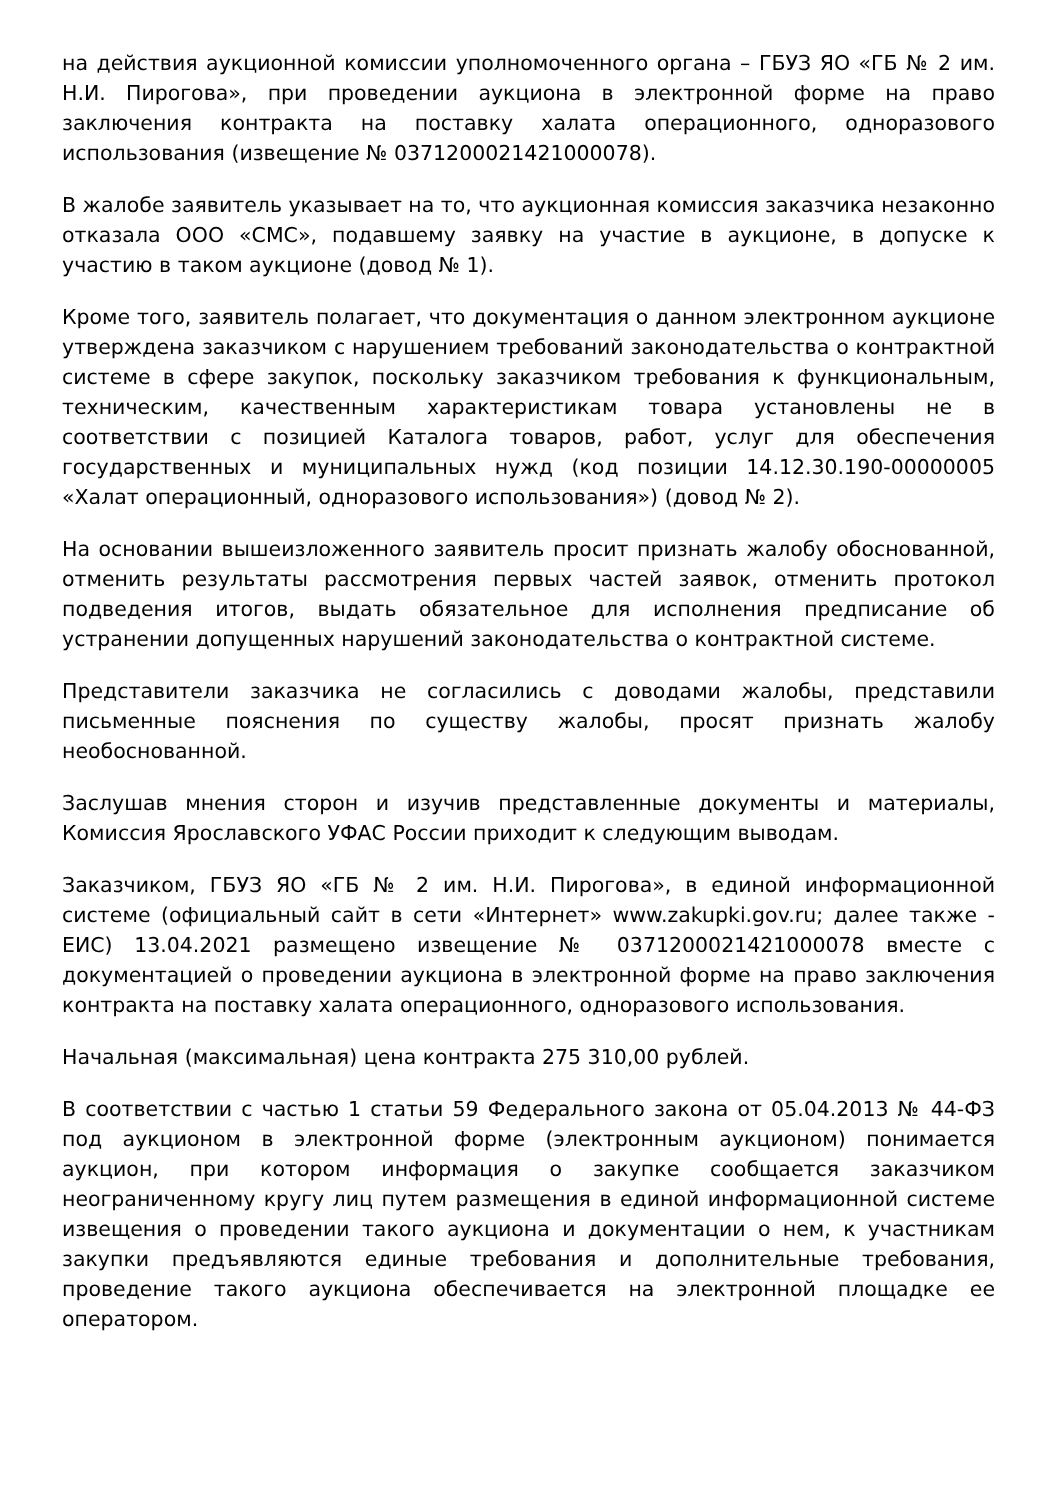на действия аукционной комиссии уполномоченного органа – ГБУЗ ЯО «ГБ № 2 им. Н.И. Пирогова», при проведении аукциона в электронной форме на право заключения контракта на поставку халата операционного, одноразового использования (извещение № 0371200021421000078).
В жалобе заявитель указывает на то, что аукционная комиссия заказчика незаконно отказала ООО «СМС», подавшему заявку на участие в аукционе, в допуске к участию в таком аукционе (довод № 1).
Кроме того, заявитель полагает, что документация о данном электронном аукционе утверждена заказчиком с нарушением требований законодательства о контрактной системе в сфере закупок, поскольку заказчиком требования к функциональным, техническим, качественным характеристикам товара установлены не в соответствии с позицией Каталога товаров, работ, услуг для обеспечения государственных и муниципальных нужд (код позиции 14.12.30.190-00000005 «Халат операционный, одноразового использования») (довод № 2).
На основании вышеизложенного заявитель просит признать жалобу обоснованной, отменить результаты рассмотрения первых частей заявок, отменить протокол подведения итогов, выдать обязательное для исполнения предписание об устранении допущенных нарушений законодательства о контрактной системе.
Представители заказчика не согласились с доводами жалобы, представили письменные пояснения по существу жалобы, просят признать жалобу необоснованной.
Заслушав мнения сторон и изучив представленные документы и материалы, Комиссия Ярославского УФАС России приходит к следующим выводам.
Заказчиком, ГБУЗ ЯО «ГБ № 2 им. Н.И. Пирогова», в единой информационной системе (официальный сайт в сети «Интернет» www.zakupki.gov.ru; далее также - ЕИС) 13.04.2021 размещено извещение № 0371200021421000078 вместе с документацией о проведении аукциона в электронной форме на право заключения контракта на поставку халата операционного, одноразового использования.
Начальная (максимальная) цена контракта 275 310,00 рублей.
В соответствии с частью 1 статьи 59 Федерального закона от 05.04.2013 № 44-ФЗ под аукционом в электронной форме (электронным аукционом) понимается аукцион, при котором информация о закупке сообщается заказчиком неограниченному кругу лиц путем размещения в единой информационной системе извещения о проведении такого аукциона и документации о нем, к участникам закупки предъявляются единые требования и дополнительные требования, проведение такого аукциона обеспечивается на электронной площадке ее оператором.